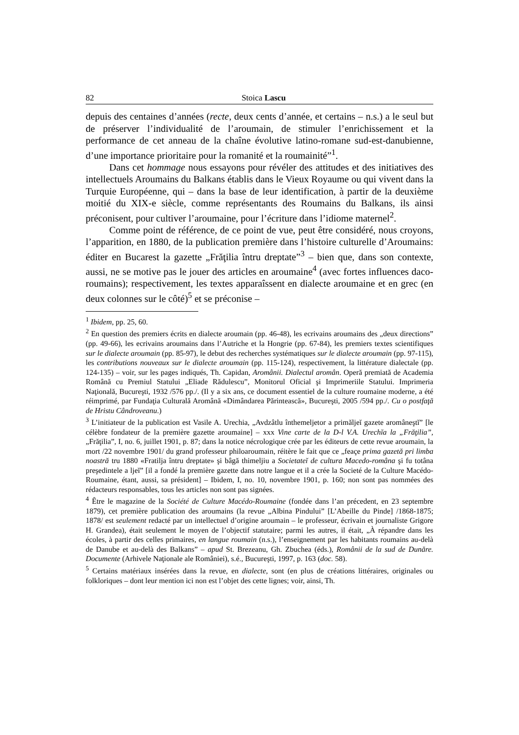82 Stoica Lascu
depuis des centaines d’années (recte, deux cents d’année, et certains – n.s.) a le seul but de préserver l’individualité de l’aroumain, de stimuler l’enrichissement et la performance de cet anneau de la chaîne évolutive latino-romane sud-est-danubienne, d’une importance prioritaire pour la romanité et la roumainité”<sup>1</sup>.
Dans cet hommage nous essayons pour révéler des attitudes et des initiatives des intellectuels Aroumains du Balkans établis dans le Vieux Royaume ou qui vivent dans la Turquie Européenne, qui – dans la base de leur identification, à partir de la deuxième moitié du XIX-e siècle, comme représentants des Roumains du Balkans, ils ainsi préconisent, pour cultiver l’aroumaine, pour l’écriture dans l’idiome maternel<sup>2</sup>.
Comme point de référence, de ce point de vue, peut être considéré, nous croyons, l’apparition, en 1880, de la publication première dans l’histoire culturelle d’Aroumains: éditer en Bucarest la gazette „Frăţilia întru dreptate”<sup>3</sup> – bien que, dans son contexte, aussi, ne se motive pas le jouer des articles en aroumaine<sup>4</sup> (avec fortes influences daco-roumains); respectivement, les textes apparaîssent en dialecte aroumaine et en grec (en deux colonnes sur le côté)<sup>5</sup> et se préconise –
<sup>1</sup> Ibidem, pp. 25, 60.
<sup>2</sup> En question des premiers écrits en dialecte aroumain (pp. 46-48), les ecrivains aroumains des „deux directions” (pp. 49-66), les ecrivains aroumains dans l’Autriche et la Hongrie (pp. 67-84), les premiers textes scientifiques sur le dialecte aroumain (pp. 85-97), le debut des recherches systématiques sur le dialecte aroumain (pp. 97-115), les contributions nouveaux sur le dialecte aroumain (pp. 115-124), respectivement, la littérature dialectale (pp. 124-135) – voir, sur les pages indiqués, Th. Capidan, Aromânii. Dialectul aromân. Operă premiată de Academia Română cu Premiul Statului „Eliade Rădulescu”, Monitorul Oficial şi Imprimeriile Statului. Imprimeria Naţională, Bucureşti, 1932 /576 pp./. (Il y a six ans, ce document essentiel de la culture roumaine moderne, a été réimprimé, par Fundaţia Culturală Aromână «Dimândarea Părintească», Bucureşti, 2005 /594 pp./. Cu o postfaţă de Hristu Cândroveanu.)
<sup>3</sup> L’initiateur de la publication est Vasile A. Urechia, „Avdzâtlu înthemeljetor a primăljeĭ gazete aromâneştĭ” [le célèbre fondateur de la première gazette aroumaine] – xxx Vine carte de la D-l V.A. Urechĭa la „Frăţilia”, „Frăţilia”, I, no. 6, juillet 1901, p. 87; dans la notice nécrologique crée par les éditeurs de cette revue aroumain, la mort /22 novembre 1901/ du grand professeur philoaroumain, réitère le fait que ce „feaçe prima gazetă pri limba noastră tru 1880 «Fratilja întru dreptate» şi bâgă thimeljiu a Societateĭ de cultura Macedo-româna şi fu totâna preşedintele a ljeĭ” [il a fondé la première gazette dans notre langue et il a crée la Societé de la Culture Macédo-Roumaine, étant, aussi, sa président] – Ibidem, I, no. 10, novembre 1901, p. 160; non sont pas nommées des rédacteurs responsables, tous les articles non sont pas signées.
<sup>4</sup> Être le magazine de la Société de Culture Macédo-Roumaine (fondée dans l’an précedent, en 23 septembre 1879), cet première publication des aroumains (la revue „Albina Pindului” [L’Abeille du Pinde] /1868-1875; 1878/ est seulement redacté par un intellectuel d’origine aroumain – le professeur, écrivain et journaliste Grigore H. Grandea), était seulement le moyen de l’objectif statutaire; parmi les autres, il était, „À répandre dans les écoles, à partir des celles primaires, en langue roumain (n.s.), l’enseignement par les habitants roumains au-delà de Danube et au-delà des Balkans” – apud St. Brezeanu, Gh. Zbuchea (éds.), Românii de la sud de Dunăre. Documente (Arhivele Naţionale ale României), s.é., Bucureşti, 1997, p. 163 (doc. 58).
<sup>5</sup> Certains matériaux insérées dans la revue, en dialecte, sont (en plus de créations littéraires, originales ou folkloriques – dont leur mention ici non est l’objet des cette lignes; voir, ainsi, Th.